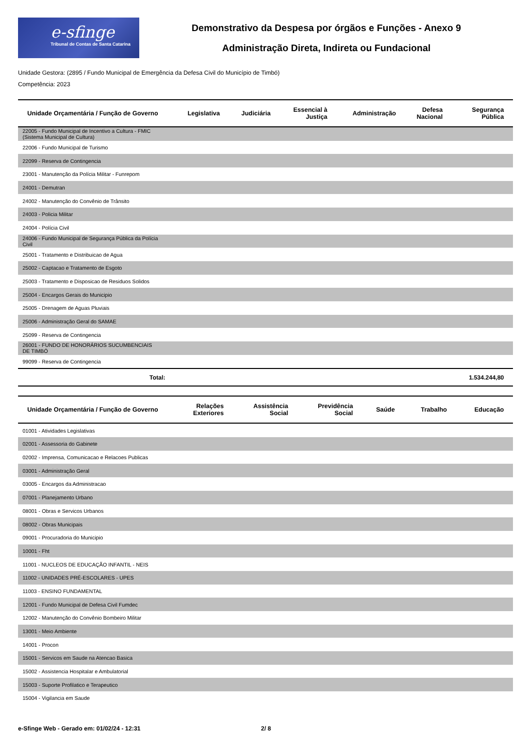e-sfinge
Tribunal de Contas de Santa Catarina
Demonstrativo da Despesa por órgãos e Funções - Anexo 9
Administração Direta, Indireta ou Fundacional
Unidade Gestora: (2895 / Fundo Municipal de Emergência da Defesa Civil do Município de Timbó)
Competência: 2023
| Unidade Orçamentária / Função de Governo | Legislativa | Judiciária | Essencial à Justiça | Administração | Defesa Nacional | Segurança Pública |
| --- | --- | --- | --- | --- | --- | --- |
| 22005 - Fundo Municipal de Incentivo a Cultura - FMIC (Sistema Municipal de Cultura) | | | | | | |
| 22006 - Fundo Municipal de Turismo | | | | | | |
| 22099 - Reserva de Contingencia | | | | | | |
| 23001 - Manutenção da Polícia Militar - Funrepom | | | | | | |
| 24001 - Demutran | | | | | | |
| 24002 - Manutenção do Convênio de Trânsito | | | | | | |
| 24003 - Policia Militar | | | | | | |
| 24004 - Polícia Civil | | | | | | |
| 24006 - Fundo Municipal de Segurança Pública da Polícia Civil | | | | | | |
| 25001 - Tratamento e Distribuicao de Agua | | | | | | |
| 25002 - Captacao e Tratamento de Esgoto | | | | | | |
| 25003 - Tratamento e Disposicao de Residuos Solidos | | | | | | |
| 25004 - Encargos Gerais do Municipio | | | | | | |
| 25005 - Drenagem de Aguas Pluviais | | | | | | |
| 25006 - Administração Geral do SAMAE | | | | | | |
| 25099 - Reserva de Contingencia | | | | | | |
| 26001 - FUNDO DE HONORÁRIOS SUCUMBENCIAIS DE TIMBÓ | | | | | | |
| 99099 - Reserva de Contingencia | | | | | | |
| Total: | | | | | | 1.534.244,80 |
| Unidade Orçamentária / Função de Governo | Relações Exteriores | Assistência Social | Previdência Social | Saúde | Trabalho | Educação |
| --- | --- | --- | --- | --- | --- | --- |
| 01001 - Atividades Legislativas | | | | | | |
| 02001 - Assessoria do Gabinete | | | | | | |
| 02002 - Imprensa, Comunicacao e Relacoes Publicas | | | | | | |
| 03001 - Administração Geral | | | | | | |
| 03005 - Encargos da Administracao | | | | | | |
| 07001 - Planejamento Urbano | | | | | | |
| 08001 - Obras e Servicos Urbanos | | | | | | |
| 08002 - Obras Municipais | | | | | | |
| 09001 - Procuradoria do Municipio | | | | | | |
| 10001 - Fht | | | | | | |
| 11001 - NUCLEOS DE EDUCAÇÃO INFANTIL - NEIS | | | | | | |
| 11002 - UNIDADES PRÉ-ESCOLARES - UPES | | | | | | |
| 11003 - ENSINO FUNDAMENTAL | | | | | | |
| 12001 - Fundo Municipal de Defesa Civil Fumdec | | | | | | |
| 12002 - Manutenção do Convênio Bombeiro Militar | | | | | | |
| 13001 - Meio Ambiente | | | | | | |
| 14001 - Procon | | | | | | |
| 15001 - Servicos em Saude na Atencao Basica | | | | | | |
| 15002 - Assistencia Hospitalar e Ambulatorial | | | | | | |
| 15003 - Suporte Profilatico e Terapeutico | | | | | | |
| 15004 - Vigilancia em Saude | | | | | | |
e-Sfinge Web - Gerado em: 01/02/24 - 12:31 2/ 8